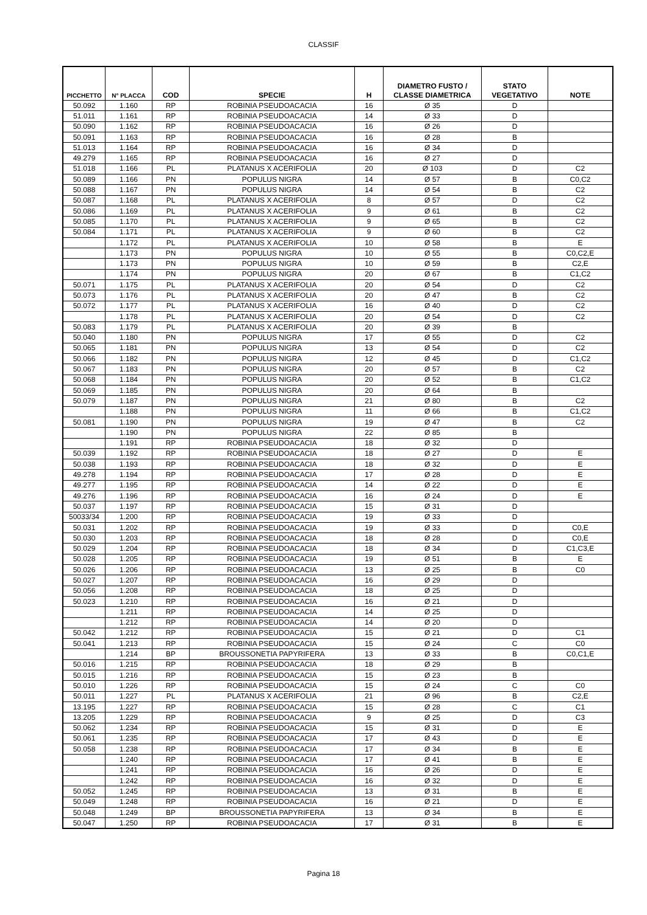CLASSIF
| PICCHETTO | N° PLACCA | COD | SPECIE | H | DIAMETRO FUSTO / CLASSE DIAMETRICA | STATO VEGETATIVO | NOTE |
| --- | --- | --- | --- | --- | --- | --- | --- |
| 50.092 | 1.160 | RP | ROBINIA PSEUDOACACIA | 16 | Ø 35 | D | |
| 51.011 | 1.161 | RP | ROBINIA PSEUDOACACIA | 14 | Ø 33 | D | |
| 50.090 | 1.162 | RP | ROBINIA PSEUDOACACIA | 16 | Ø 26 | D | |
| 50.091 | 1.163 | RP | ROBINIA PSEUDOACACIA | 16 | Ø 28 | B | |
| 51.013 | 1.164 | RP | ROBINIA PSEUDOACACIA | 16 | Ø 34 | D | |
| 49.279 | 1.165 | RP | ROBINIA PSEUDOACACIA | 16 | Ø 27 | D | |
| 51.018 | 1.166 | PL | PLATANUS X ACERIFOLIA | 20 | Ø 103 | D | C2 |
| 50.089 | 1.166 | PN | POPULUS NIGRA | 14 | Ø 57 | B | C0,C2 |
| 50.088 | 1.167 | PN | POPULUS NIGRA | 14 | Ø 54 | B | C2 |
| 50.087 | 1.168 | PL | PLATANUS X ACERIFOLIA | 8 | Ø 57 | D | C2 |
| 50.086 | 1.169 | PL | PLATANUS X ACERIFOLIA | 9 | Ø 61 | B | C2 |
| 50.085 | 1.170 | PL | PLATANUS X ACERIFOLIA | 9 | Ø 65 | B | C2 |
| 50.084 | 1.171 | PL | PLATANUS X ACERIFOLIA | 9 | Ø 60 | B | C2 |
| | 1.172 | PL | PLATANUS X ACERIFOLIA | 10 | Ø 58 | B | E |
| | 1.173 | PN | POPULUS NIGRA | 10 | Ø 55 | B | C0,C2,E |
| | 1.173 | PN | POPULUS NIGRA | 10 | Ø 59 | B | C2,E |
| | 1.174 | PN | POPULUS NIGRA | 20 | Ø 67 | B | C1,C2 |
| 50.071 | 1.175 | PL | PLATANUS X ACERIFOLIA | 20 | Ø 54 | D | C2 |
| 50.073 | 1.176 | PL | PLATANUS X ACERIFOLIA | 20 | Ø 47 | B | C2 |
| 50.072 | 1.177 | PL | PLATANUS X ACERIFOLIA | 16 | Ø 40 | D | C2 |
| | 1.178 | PL | PLATANUS X ACERIFOLIA | 20 | Ø 54 | D | C2 |
| 50.083 | 1.179 | PL | PLATANUS X ACERIFOLIA | 20 | Ø 39 | B | |
| 50.040 | 1.180 | PN | POPULUS NIGRA | 17 | Ø 55 | D | C2 |
| 50.065 | 1.181 | PN | POPULUS NIGRA | 13 | Ø 54 | D | C2 |
| 50.066 | 1.182 | PN | POPULUS NIGRA | 12 | Ø 45 | D | C1,C2 |
| 50.067 | 1.183 | PN | POPULUS NIGRA | 20 | Ø 57 | B | C2 |
| 50.068 | 1.184 | PN | POPULUS NIGRA | 20 | Ø 52 | B | C1,C2 |
| 50.069 | 1.185 | PN | POPULUS NIGRA | 20 | Ø 64 | B | |
| 50.079 | 1.187 | PN | POPULUS NIGRA | 21 | Ø 80 | B | C2 |
| | 1.188 | PN | POPULUS NIGRA | 11 | Ø 66 | B | C1,C2 |
| 50.081 | 1.190 | PN | POPULUS NIGRA | 19 | Ø 47 | B | C2 |
| | 1.190 | PN | POPULUS NIGRA | 22 | Ø 85 | B | |
| | 1.191 | RP | ROBINIA PSEUDOACACIA | 18 | Ø 32 | D | |
| 50.039 | 1.192 | RP | ROBINIA PSEUDOACACIA | 18 | Ø 27 | D | E |
| 50.038 | 1.193 | RP | ROBINIA PSEUDOACACIA | 18 | Ø 32 | D | E |
| 49.278 | 1.194 | RP | ROBINIA PSEUDOACACIA | 17 | Ø 28 | D | E |
| 49.277 | 1.195 | RP | ROBINIA PSEUDOACACIA | 14 | Ø 22 | D | E |
| 49.276 | 1.196 | RP | ROBINIA PSEUDOACACIA | 16 | Ø 24 | D | E |
| 50.037 | 1.197 | RP | ROBINIA PSEUDOACACIA | 15 | Ø 31 | D | |
| 50033/34 | 1.200 | RP | ROBINIA PSEUDOACACIA | 19 | Ø 33 | D | |
| 50.031 | 1.202 | RP | ROBINIA PSEUDOACACIA | 19 | Ø 33 | D | C0,E |
| 50.030 | 1.203 | RP | ROBINIA PSEUDOACACIA | 18 | Ø 28 | D | C0,E |
| 50.029 | 1.204 | RP | ROBINIA PSEUDOACACIA | 18 | Ø 34 | D | C1,C3,E |
| 50.028 | 1.205 | RP | ROBINIA PSEUDOACACIA | 19 | Ø 51 | B | E |
| 50.026 | 1.206 | RP | ROBINIA PSEUDOACACIA | 13 | Ø 25 | B | C0 |
| 50.027 | 1.207 | RP | ROBINIA PSEUDOACACIA | 16 | Ø 29 | D | |
| 50.056 | 1.208 | RP | ROBINIA PSEUDOACACIA | 18 | Ø 25 | D | |
| 50.023 | 1.210 | RP | ROBINIA PSEUDOACACIA | 16 | Ø 21 | D | |
| | 1.211 | RP | ROBINIA PSEUDOACACIA | 14 | Ø 25 | D | |
| | 1.212 | RP | ROBINIA PSEUDOACACIA | 14 | Ø 20 | D | |
| 50.042 | 1.212 | RP | ROBINIA PSEUDOACACIA | 15 | Ø 21 | D | C1 |
| 50.041 | 1.213 | RP | ROBINIA PSEUDOACACIA | 15 | Ø 24 | C | C0 |
| | 1.214 | BP | BROUSSONETIA PAPYRIFERA | 13 | Ø 33 | B | C0,C1,E |
| 50.016 | 1.215 | RP | ROBINIA PSEUDOACACIA | 18 | Ø 29 | B | |
| 50.015 | 1.216 | RP | ROBINIA PSEUDOACACIA | 15 | Ø 23 | B | |
| 50.010 | 1.226 | RP | ROBINIA PSEUDOACACIA | 15 | Ø 24 | C | C0 |
| 50.011 | 1.227 | PL | PLATANUS X ACERIFOLIA | 21 | Ø 96 | B | C2,E |
| 13.195 | 1.227 | RP | ROBINIA PSEUDOACACIA | 15 | Ø 28 | C | C1 |
| 13.205 | 1.229 | RP | ROBINIA PSEUDOACACIA | 9 | Ø 25 | D | C3 |
| 50.062 | 1.234 | RP | ROBINIA PSEUDOACACIA | 15 | Ø 31 | D | E |
| 50.061 | 1.235 | RP | ROBINIA PSEUDOACACIA | 17 | Ø 43 | D | E |
| 50.058 | 1.238 | RP | ROBINIA PSEUDOACACIA | 17 | Ø 34 | B | E |
| | 1.240 | RP | ROBINIA PSEUDOACACIA | 17 | Ø 41 | B | E |
| | 1.241 | RP | ROBINIA PSEUDOACACIA | 16 | Ø 26 | D | E |
| | 1.242 | RP | ROBINIA PSEUDOACACIA | 16 | Ø 32 | D | E |
| 50.052 | 1.245 | RP | ROBINIA PSEUDOACACIA | 13 | Ø 31 | B | E |
| 50.049 | 1.248 | RP | ROBINIA PSEUDOACACIA | 16 | Ø 21 | D | E |
| 50.048 | 1.249 | BP | BROUSSONETIA PAPYRIFERA | 13 | Ø 34 | B | E |
| 50.047 | 1.250 | RP | ROBINIA PSEUDOACACIA | 17 | Ø 31 | B | E |
Pagina 18